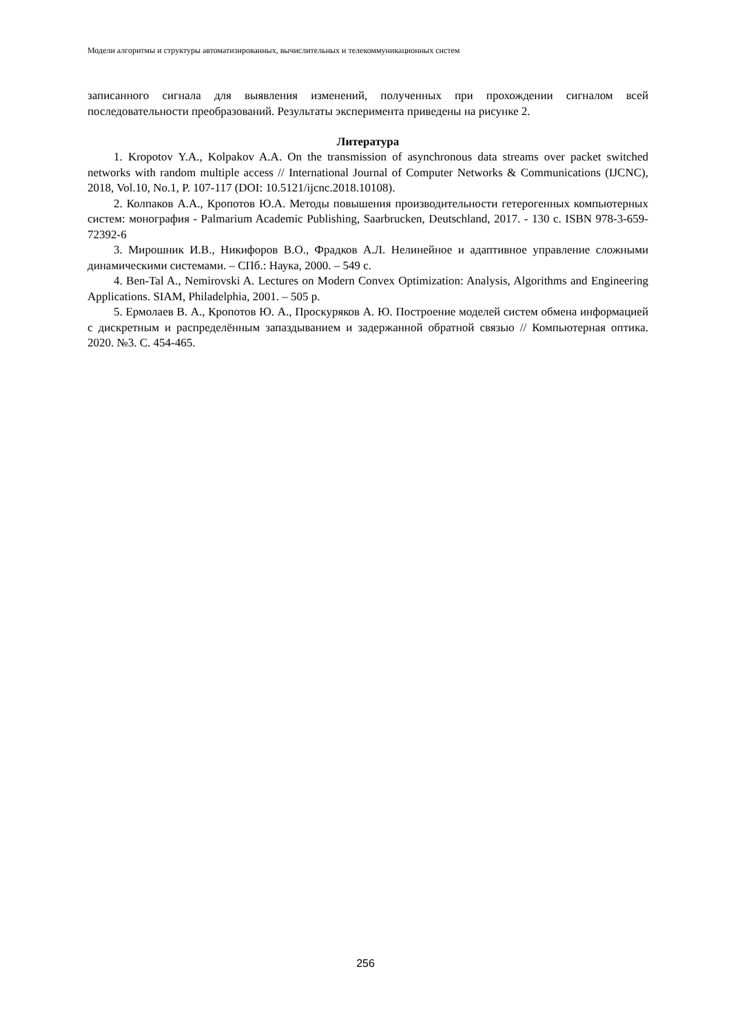Модели алгоритмы и структуры автоматизированных, вычислительных и телекоммуникационных систем
записанного сигнала для выявления изменений, полученных при прохождении сигналом всей последовательности преобразований. Результаты эксперимента приведены на рисунке 2.
Литература
1. Kropotov Y.A., Kolpakov A.A. On the transmission of asynchronous data streams over packet switched networks with random multiple access // International Journal of Computer Networks & Communications (IJCNC), 2018, Vol.10, No.1, P. 107-117 (DOI: 10.5121/ijcnc.2018.10108).
2. Колпаков А.А., Кропотов Ю.А. Методы повышения производительности гетерогенных компьютерных систем: монография - Palmarium Academic Publishing, Saarbrucken, Deutschland, 2017. - 130 с. ISBN 978-3-659-72392-6
3. Мирошник И.В., Никифоров В.О., Фрадков А.Л. Нелинейное и адаптивное управление сложными динамическими системами. – СПб.: Наука, 2000. – 549 с.
4. Ben-Tal A., Nemirovski A. Lectures on Modern Convex Optimization: Analysis, Algorithms and Engineering Applications. SIAM, Philadelphia, 2001. – 505 p.
5. Ермолаев В. А., Кропотов Ю. А., Проскуряков А. Ю. Построение моделей систем обмена информацией с дискретным и распределённым запаздыванием и задержанной обратной связью // Компьютерная оптика. 2020. №3. С. 454-465.
256